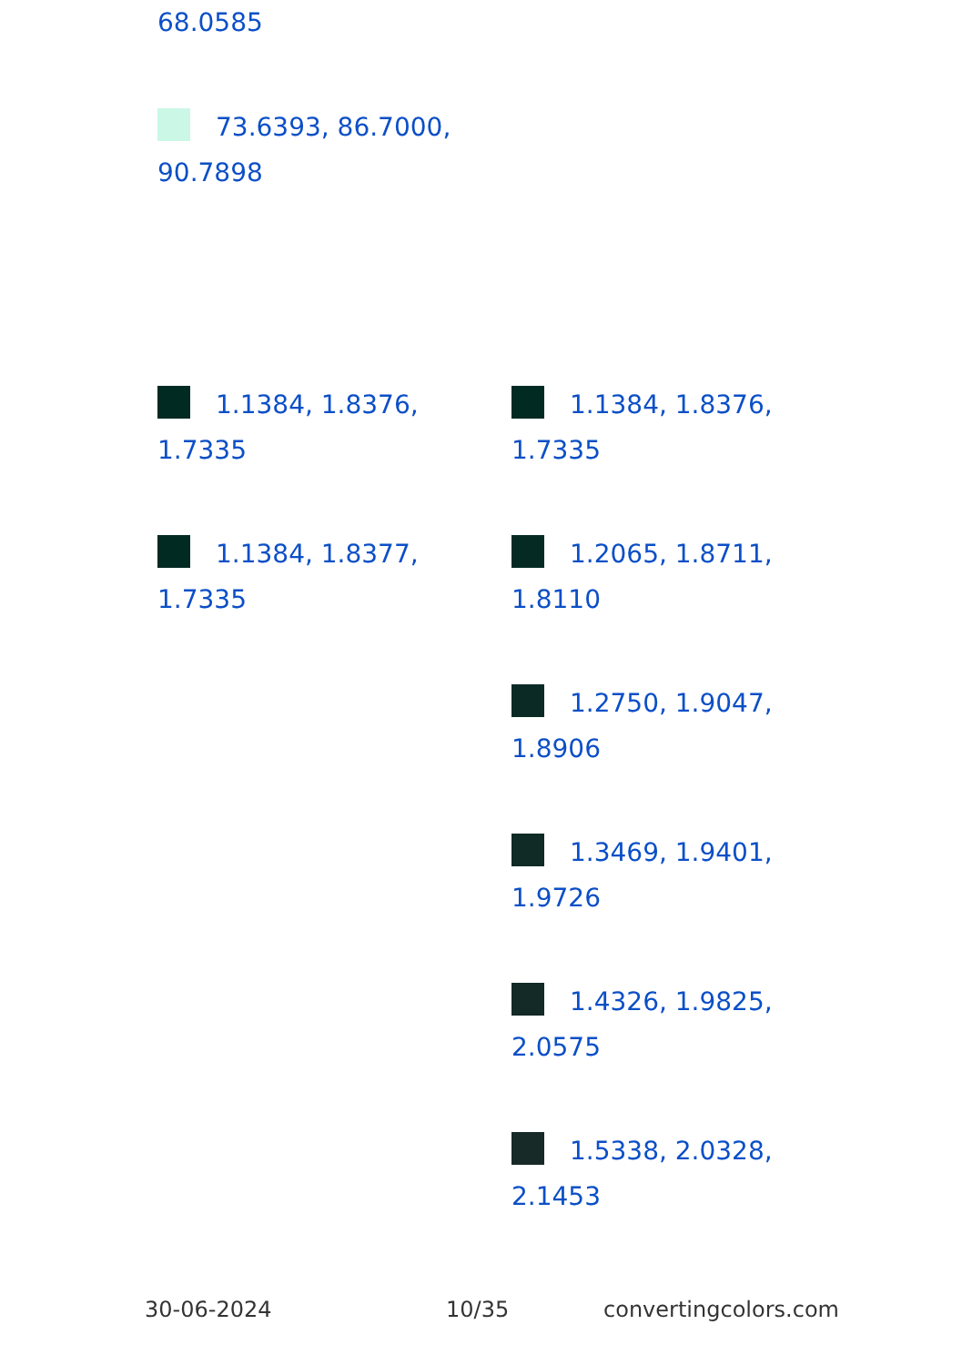68.0585
73.6393, 86.7000, 90.7898
1.1384, 1.8376, 1.7335
1.1384, 1.8376, 1.7335
1.1384, 1.8377, 1.7335
1.2065, 1.8711, 1.8110
1.2750, 1.9047, 1.8906
1.3469, 1.9401, 1.9726
1.4326, 1.9825, 2.0575
1.5338, 2.0328, 2.1453
30-06-2024 10/35 convertingcolors.com